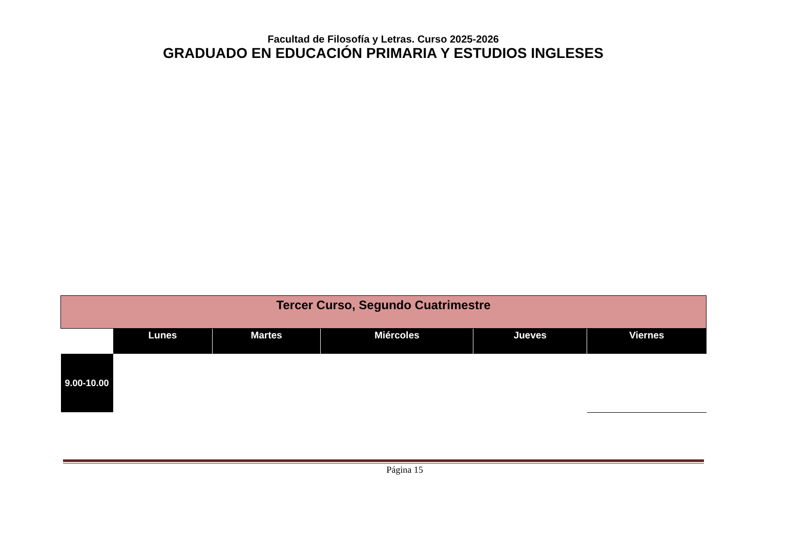Facultad de Filosofía y Letras. Curso 2025-2026
GRADUADO EN EDUCACIÓN PRIMARIA Y ESTUDIOS INGLESES
| Tercer Curso, Segundo Cuatrimestre | | | | | |
| --- | --- | --- | --- | --- | --- |
| | Lunes | Martes | Miércoles | Jueves | Viernes |
| 9.00-10.00 | | | | | |
Página 15